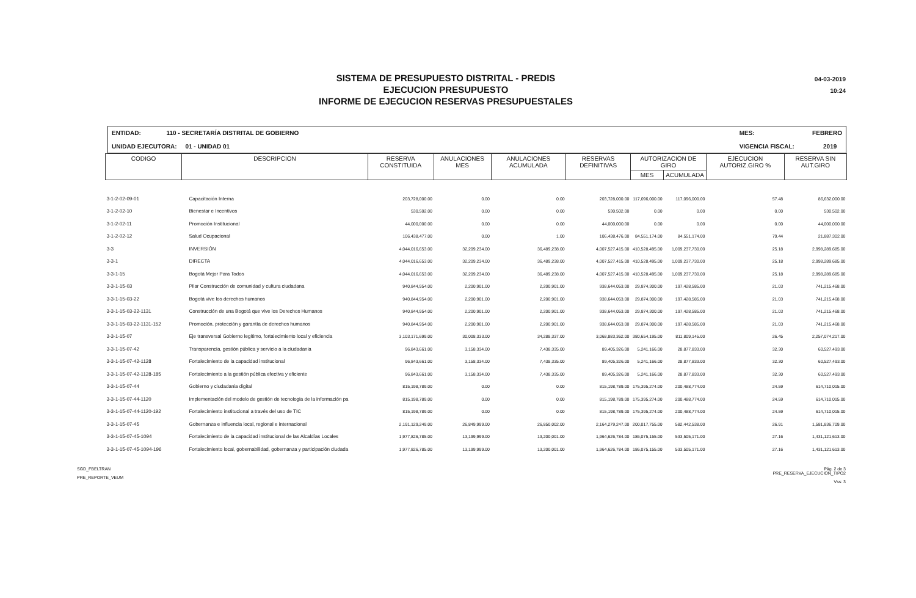SISTEMA DE PRESUPUESTO DISTRITAL - PREDIS
EJECUCION PRESUPUESTO
INFORME DE EJECUCION RESERVAS PRESUPUESTALES
04-03-2019
10:24
ENTIDAD: 110 - SECRETARÍA DISTRITAL DE GOBIERNO
UNIDAD EJECUTORA: 01 - UNIDAD 01
MES: FEBRERO
VIGENCIA FISCAL: 2019
| CODIGO | DESCRIPCION | RESERVA CONSTITUIDA | ANULACIONES MES | ANULACIONES ACUMULADA | RESERVAS DEFINITIVAS | AUTORIZACION DE GIRO | | EJECUCION AUTORIZ.GIRO % | RESERVA SIN AUT.GIRO |
| --- | --- | --- | --- | --- | --- | --- | --- | --- | --- |
| | | | | | | MES | ACUMULADA | | |
| 3-1-2-02-09-01 | Capacitación Interna | 203,728,000.00 | 0.00 | 0.00 | 203,728,000.00 | 117,096,000.00 | 117,096,000.00 | 57.48 | 86,632,000.00 |
| 3-1-2-02-10 | Bienestar e Incentivos | 530,502.00 | 0.00 | 0.00 | 530,502.00 | 0.00 | 0.00 | 0.00 | 530,502.00 |
| 3-1-2-02-11 | Promoción Institucional | 44,000,000.00 | 0.00 | 0.00 | 44,000,000.00 | 0.00 | 0.00 | 0.00 | 44,000,000.00 |
| 3-1-2-02-12 | Salud Ocupacional | 106,438,477.00 | 0.00 | 1.00 | 106,438,476.00 | 84,551,174.00 | 84,551,174.00 | 79.44 | 21,887,302.00 |
| 3-3 | INVERSIÓN | 4,044,016,653.00 | 32,209,234.00 | 36,489,238.00 | 4,007,527,415.00 | 410,528,495.00 | 1,009,237,730.00 | 25.18 | 2,998,289,685.00 |
| 3-3-1 | DIRECTA | 4,044,016,653.00 | 32,209,234.00 | 36,489,238.00 | 4,007,527,415.00 | 410,528,495.00 | 1,009,237,730.00 | 25.18 | 2,998,289,685.00 |
| 3-3-1-15 | Bogotá Mejor Para Todos | 4,044,016,653.00 | 32,209,234.00 | 36,489,238.00 | 4,007,527,415.00 | 410,528,495.00 | 1,009,237,730.00 | 25.18 | 2,998,289,685.00 |
| 3-3-1-15-03 | Pilar Construcción de comunidad y cultura ciudadana | 940,844,954.00 | 2,200,901.00 | 2,200,901.00 | 938,644,053.00 | 29,874,300.00 | 197,428,585.00 | 21.03 | 741,215,468.00 |
| 3-3-1-15-03-22 | Bogotá vive los derechos humanos | 940,844,954.00 | 2,200,901.00 | 2,200,901.00 | 938,644,053.00 | 29,874,300.00 | 197,428,585.00 | 21.03 | 741,215,468.00 |
| 3-3-1-15-03-22-1131 | Construcción de una Bogotá que vive los Derechos Humanos | 940,844,954.00 | 2,200,901.00 | 2,200,901.00 | 938,644,053.00 | 29,874,300.00 | 197,428,585.00 | 21.03 | 741,215,468.00 |
| 3-3-1-15-03-22-1131-152 | Promoción, protección y garantía de derechos humanos | 940,844,954.00 | 2,200,901.00 | 2,200,901.00 | 938,644,053.00 | 29,874,300.00 | 197,428,585.00 | 21.03 | 741,215,468.00 |
| 3-3-1-15-07 | Eje transversal Gobierno legitimo, fortalecimiento local y eficiencia | 3,103,171,699.00 | 30,008,333.00 | 34,288,337.00 | 3,068,883,362.00 | 380,654,195.00 | 811,809,145.00 | 26.45 | 2,257,074,217.00 |
| 3-3-1-15-07-42 | Transparencia, gestión pública y servicio a la ciudadania | 96,843,661.00 | 3,158,334.00 | 7,438,335.00 | 89,405,326.00 | 5,241,166.00 | 28,877,833.00 | 32.30 | 60,527,493.00 |
| 3-3-1-15-07-42-1128 | Fortalecimiento de la capacidad institucional | 96,843,661.00 | 3,158,334.00 | 7,438,335.00 | 89,405,326.00 | 5,241,166.00 | 28,877,833.00 | 32.30 | 60,527,493.00 |
| 3-3-1-15-07-42-1128-185 | Fortalecimiento a la gestión pública efectiva y eficiente | 96,843,661.00 | 3,158,334.00 | 7,438,335.00 | 89,405,326.00 | 5,241,166.00 | 28,877,833.00 | 32.30 | 60,527,493.00 |
| 3-3-1-15-07-44 | Gobierno y ciudadania digital | 815,198,789.00 | 0.00 | 0.00 | 815,198,789.00 | 175,395,274.00 | 200,488,774.00 | 24.59 | 614,710,015.00 |
| 3-3-1-15-07-44-1120 | Implementación del modelo de gestión de tecnologia de la información pa | 815,198,789.00 | 0.00 | 0.00 | 815,198,789.00 | 175,395,274.00 | 200,488,774.00 | 24.59 | 614,710,015.00 |
| 3-3-1-15-07-44-1120-192 | Fortalecimiento institucional a través del uso de TIC | 815,198,789.00 | 0.00 | 0.00 | 815,198,789.00 | 175,395,274.00 | 200,488,774.00 | 24.59 | 614,710,015.00 |
| 3-3-1-15-07-45 | Gobernanza e influencia local, regional e internacional | 2,191,129,249.00 | 26,849,999.00 | 26,850,002.00 | 2,164,279,247.00 | 200,017,755.00 | 582,442,538.00 | 26.91 | 1,581,836,709.00 |
| 3-3-1-15-07-45-1094 | Fortalecimiento de la capacidad institucional de las Alcaldías Locales | 1,977,826,785.00 | 13,199,999.00 | 13,200,001.00 | 1,964,626,784.00 | 186,075,155.00 | 533,505,171.00 | 27.16 | 1,431,121,613.00 |
| 3-3-1-15-07-45-1094-196 | Fortalecimiento local, gobernabilidad, gobernanza y participación ciudada | 1,977,826,785.00 | 13,199,999.00 | 13,200,001.00 | 1,964,626,784.00 | 186,075,155.00 | 533,505,171.00 | 27.16 | 1,431,121,613.00 |
SGD_FBELTRAN
PRE_REPORTE_VEUM
Pág. 2 de 3
PRE_RESERVA_EJECUCION_TIPO2
Vss: 3